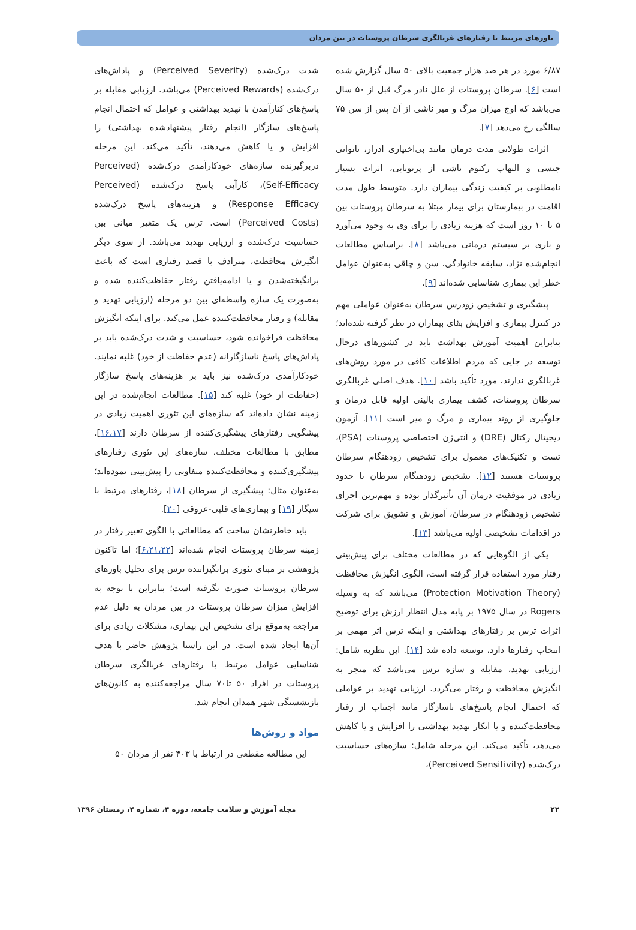باورهای مرتبط با رفتارهای غربالگری سرطان پروستات در بین مردان
۶/۸۷ مورد در هر صد هزار جمعیت بالای ۵۰ سال گزارش شده است [۶]. سرطان پروستات از علل نادر مرگ قبل از ۵۰ سال می‌باشد که اوج میزان مرگ و میر ناشی از آن پس از سن ۷۵ سالگی رخ می‌دهد [۷].
اثرات طولانی مدت درمان مانند بی‌اختیاری ادرار، ناتوانی جنسی و التهاب رکتوم ناشی از پرتوتابی، اثرات بسیار نامطلوبی بر کیفیت زندگی بیماران دارد. متوسط طول مدت اقامت در بیمارستان برای بیمار مبتلا به سرطان پروستات بین ۵ تا ۱۰ روز است که هزینه زیادی را برای وی به وجود می‌آورد و باری بر سیستم درمانی می‌باشد [۸]. براساس مطالعات انجام‌شده نژاد، سابقه خانوادگی، سن و چاقی به‌عنوان عوامل خطر این بیماری شناسایی شده‌اند [۹].
پیشگیری و تشخیص زودرس سرطان به‌عنوان عواملی مهم در کنترل بیماری و افزایش بقای بیماران در نظر گرفته شده‌اند؛ بنابراین اهمیت آموزش بهداشت باید در کشورهای درحال توسعه در جایی که مردم اطلاعات کافی در مورد روش‌های غربالگری ندارند، مورد تأکید باشد [۱۰]. هدف اصلی غربالگری سرطان پروستات، کشف بیماری بالینی اولیه قابل درمان و جلوگیری از روند بیماری و مرگ و میر است [۱۱]. آزمون دیجیتال رکتال (DRE) و آنتی‌ژن اختصاصی پروستات (PSA)، تست و تکنیک‌های معمول برای تشخیص زودهنگام سرطان پروستات هستند [۱۲]. تشخیص زودهنگام سرطان تا حدود زیادی در موفقیت درمان آن تأثیرگذار بوده و مهم‌ترین اجزای تشخیص زودهنگام در سرطان، آموزش و تشویق برای شرکت در اقدامات تشخیصی اولیه می‌باشد [۱۳].
یکی از الگوهایی که در مطالعات مختلف برای پیش‌بینی رفتار مورد استفاده قرار گرفته است، الگوی انگیزش محافظت (Protection Motivation Theory) می‌باشد که به وسیله Rogers در سال ۱۹۷۵ بر پایه مدل انتظار ارزش برای توضیح اثرات ترس بر رفتارهای بهداشتی و اینکه ترس اثر مهمی بر انتخاب رفتارها دارد، توسعه داده شد [۱۴]. این نظریه شامل: ارزیابی تهدید، مقابله و سازه ترس می‌باشد که منجر به انگیزش محافظت و رفتار می‌گردد. ارزیابی تهدید بر عواملی که احتمال انجام پاسخ‌های ناسازگار مانند اجتناب از رفتار محافظت‌کننده و یا انکار تهدید بهداشتی را افزایش و یا کاهش می‌دهد، تأکید می‌کند. این مرحله شامل: سازه‌های حساسیت درک‌شده (Perceived Sensitivity)،
شدت درک‌شده (Perceived Severity) و پاداش‌های درک‌شده (Perceived Rewards) می‌باشد. ارزیابی مقابله بر پاسخ‌های کنارآمدن با تهدید بهداشتی و عوامل که احتمال انجام پاسخ‌های سازگار (انجام رفتار پیشنهادشده بهداشتی) را افزایش و یا کاهش می‌دهند، تأکید می‌کند. این مرحله دربرگیرنده سازه‌های خودکارآمدی درک‌شده (Perceived Self-Efficacy)، کارآیی پاسخ درک‌شده (Perceived Response Efficacy) و هزینه‌های پاسخ درک‌شده (Perceived Costs) است. ترس یک متغیر میانی بین حساسیت درک‌شده و ارزیابی تهدید می‌باشد. از سوی دیگر انگیزش محافظت، مترادف با قصد رفتاری است که باعث برانگیخته‌شدن و یا ادامه‌یافتن رفتار حفاظت‌کننده شده و به‌صورت یک سازه واسطه‌ای بین دو مرحله (ارزیابی تهدید و مقابله) و رفتار محافظت‌کننده عمل می‌کند. برای اینکه انگیزش محافظت فراخوانده شود، حساسیت و شدت درک‌شده باید بر پاداش‌های پاسخ ناسازگارانه (عدم حفاظت از خود) غلبه نمایند. خودکارآمدی درک‌شده نیز باید بر هزینه‌های پاسخ سازگار (حفاظت از خود) غلبه کند [۱۵]. مطالعات انجام‌شده در این زمینه نشان داده‌اند که سازه‌های این تئوری اهمیت زیادی در پیشگویی رفتارهای پیشگیری‌کننده از سرطان دارند [۱۶،۱۷]. مطابق با مطالعات مختلف، سازه‌های این تئوری رفتارهای پیشگیری‌کننده و محافظت‌کننده متفاوتی را پیش‌بینی نموده‌اند؛ به‌عنوان مثال: پیشگیری از سرطان [۱۸]، رفتارهای مرتبط با سیگار [۱۹] و بیماری‌های قلبی-عروقی [۲۰].
باید خاطرنشان ساخت که مطالعاتی با الگوی تغییر رفتار در زمینه سرطان پروستات انجام شده‌اند [۶،۲۱،۲۲]؛ اما تاکنون پژوهشی بر مبنای تئوری برانگیزاننده ترس برای تحلیل باورهای سرطان پروستات صورت نگرفته است؛ بنابراین با توجه به افزایش میزان سرطان پروستات در بین مردان به دلیل عدم مراجعه به‌موقع برای تشخیص این بیماری، مشکلات زیادی برای آن‌ها ایجاد شده است. در این راستا پژوهش حاضر با هدف شناسایی عوامل مرتبط با رفتارهای غربالگری سرطان پروستات در افراد ۵۰ تا۷۰ سال مراجعه‌کننده به کانون‌های بازنشستگی شهر همدان انجام شد.
مواد و روش‌ها
این مطالعه مقطعی در ارتباط با ۴۰۳ نفر از مردان ۵۰
۲۲ مجله آموزش و سلامت جامعه، دوره ۴، شماره ۴، زمستان ۱۳۹۶